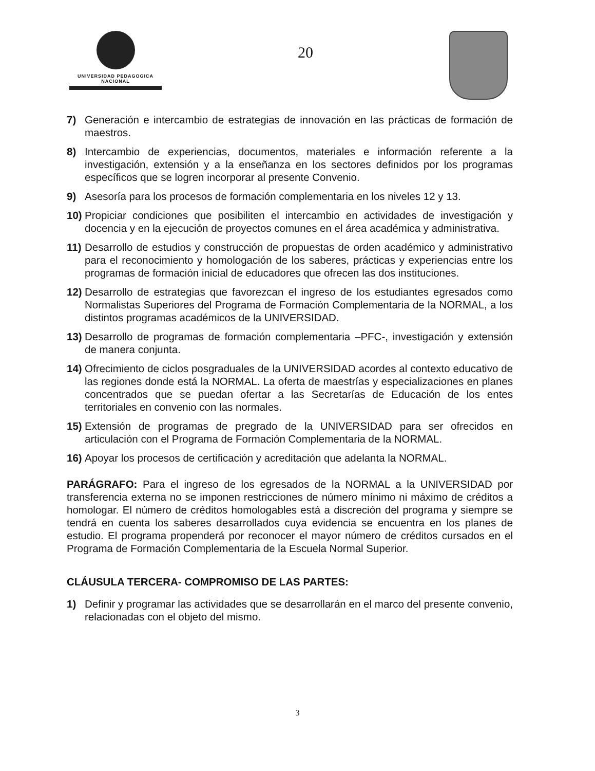UNIVERSIDAD PEDAGOGICA
NACIONAL
20
7) Generación e intercambio de estrategias de innovación en las prácticas de formación de maestros.
8) Intercambio de experiencias, documentos, materiales e información referente a la investigación, extensión y a la enseñanza en los sectores definidos por los programas específicos que se logren incorporar al presente Convenio.
9) Asesoría para los procesos de formación complementaria en los niveles 12 y 13.
10) Propiciar condiciones que posibiliten el intercambio en actividades de investigación y docencia y en la ejecución de proyectos comunes en el área académica y administrativa.
11) Desarrollo de estudios y construcción de propuestas de orden académico y administrativo para el reconocimiento y homologación de los saberes, prácticas y experiencias entre los programas de formación inicial de educadores que ofrecen las dos instituciones.
12) Desarrollo de estrategias que favorezcan el ingreso de los estudiantes egresados como Normalistas Superiores del Programa de Formación Complementaria de la NORMAL, a los distintos programas académicos de la UNIVERSIDAD.
13) Desarrollo de programas de formación complementaria –PFC-, investigación y extensión de manera conjunta.
14) Ofrecimiento de ciclos posgraduales de la UNIVERSIDAD acordes al contexto educativo de las regiones donde está la NORMAL. La oferta de maestrías y especializaciones en planes concentrados que se puedan ofertar a las Secretarías de Educación de los entes territoriales en convenio con las normales.
15) Extensión de programas de pregrado de la UNIVERSIDAD para ser ofrecidos en articulación con el Programa de Formación Complementaria de la NORMAL.
16) Apoyar los procesos de certificación y acreditación que adelanta la NORMAL.
PARÁGRAFO: Para el ingreso de los egresados de la NORMAL a la UNIVERSIDAD por transferencia externa no se imponen restricciones de número mínimo ni máximo de créditos a homologar. El número de créditos homologables está a discreción del programa y siempre se tendrá en cuenta los saberes desarrollados cuya evidencia se encuentra en los planes de estudio. El programa propenderá por reconocer el mayor número de créditos cursados en el Programa de Formación Complementaria de la Escuela Normal Superior.
CLÁUSULA TERCERA- COMPROMISO DE LAS PARTES:
1) Definir y programar las actividades que se desarrollarán en el marco del presente convenio, relacionadas con el objeto del mismo.
3